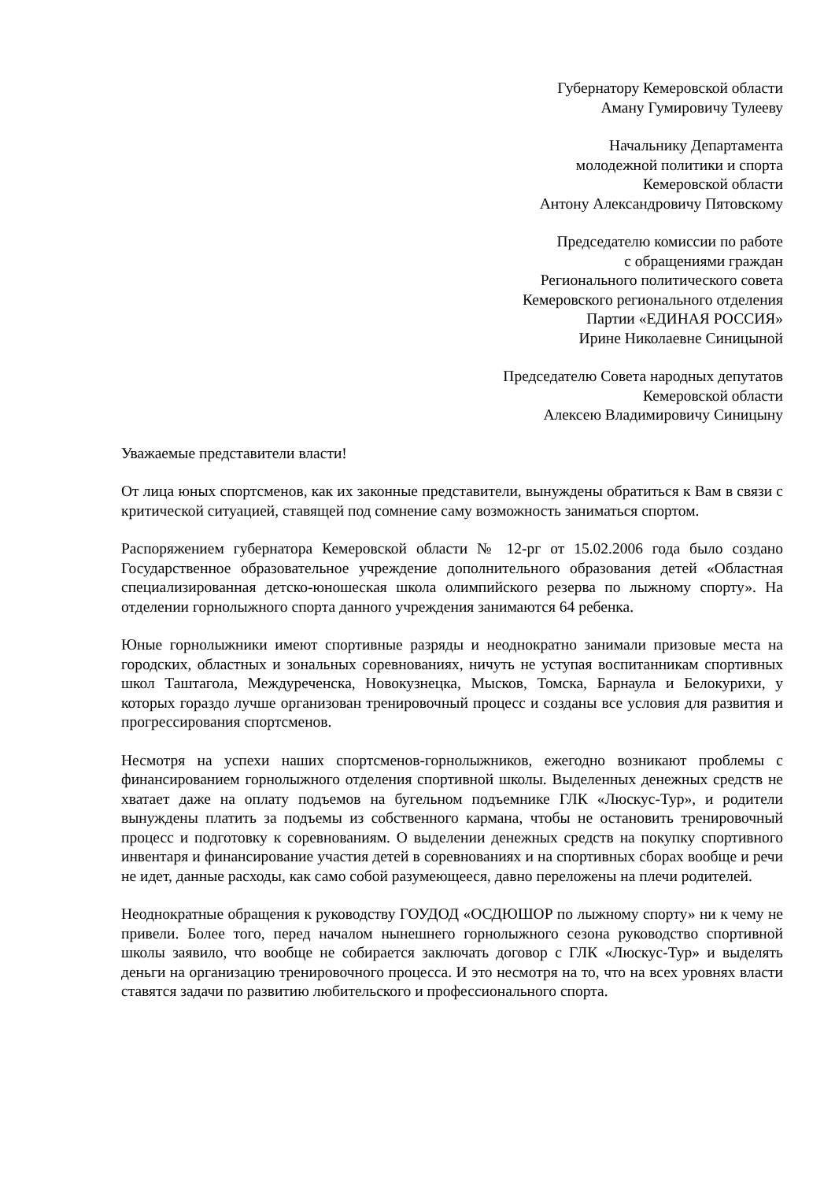Губернатору Кемеровской области
Аману Гумировичу Тулееву
Начальнику Департамента
молодежной политики и спорта
Кемеровской области
Антону Александровичу Пятовскому
Председателю комиссии по работе
с обращениями граждан
Регионального политического совета
Кемеровского регионального отделения
Партии «ЕДИНАЯ РОССИЯ»
Ирине Николаевне Синицыной
Председателю Совета народных депутатов
Кемеровской области
Алексею Владимировичу Синицыну
Уважаемые представители власти!
От лица юных спортсменов, как их законные представители, вынуждены обратиться к Вам в связи с критической ситуацией, ставящей под сомнение саму возможность заниматься спортом.
Распоряжением губернатора Кемеровской области № 12-рг от 15.02.2006 года было создано Государственное образовательное учреждение дополнительного образования детей «Областная специализированная детско-юношеская школа олимпийского резерва по лыжному спорту». На отделении горнолыжного спорта данного учреждения занимаются 64 ребенка.
Юные горнолыжники имеют спортивные разряды и неоднократно занимали призовые места на городских, областных и зональных соревнованиях, ничуть не уступая воспитанникам спортивных школ Таштагола, Междуреченска, Новокузнецка, Мысков, Томска, Барнаула и Белокурихи, у которых гораздо лучше организован тренировочный процесс и созданы все условия для развития и прогрессирования спортсменов.
Несмотря на успехи наших спортсменов-горнолыжников, ежегодно возникают проблемы с финансированием горнолыжного отделения спортивной школы. Выделенных денежных средств не хватает даже на оплату подъемов на бугельном подъемнике ГЛК «Люскус-Тур», и родители вынуждены платить за подъемы из собственного кармана, чтобы не остановить тренировочный процесс и подготовку к соревнованиям. О выделении денежных средств на покупку спортивного инвентаря и финансирование участия детей в соревнованиях и на спортивных сборах вообще и речи не идет, данные расходы, как само собой разумеющееся, давно переложены на плечи родителей.
Неоднократные обращения к руководству ГОУДОД «ОСДЮШОР по лыжному спорту» ни к чему не привели. Более того, перед началом нынешнего горнолыжного сезона руководство спортивной школы заявило, что вообще не собирается заключать договор с ГЛК «Люскус-Тур» и выделять деньги на организацию тренировочного процесса. И это несмотря на то, что на всех уровнях власти ставятся задачи по развитию любительского и профессионального спорта.